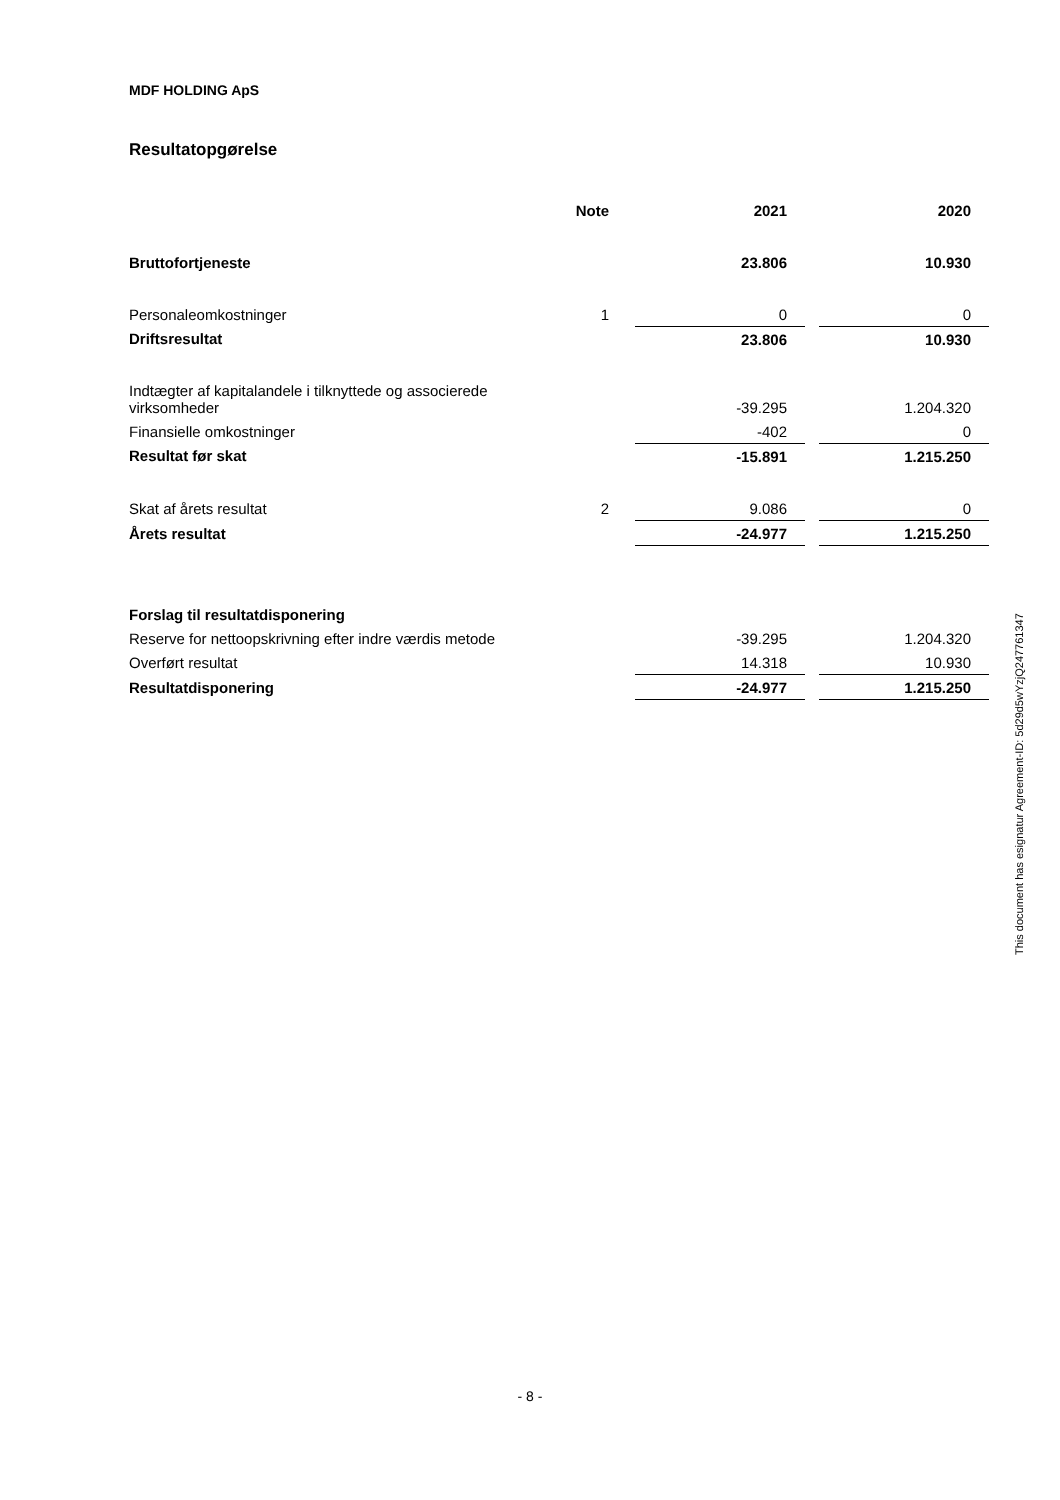MDF HOLDING ApS
Resultatopgørelse
| | Note | | 2021 | | 2020 |
| --- | --- | --- | --- | --- | --- |
| Bruttofortjeneste | | | 23.806 | | 10.930 |
| Personaleomkostninger | 1 | | 0 | | 0 |
| Driftsresultat | | | 23.806 | | 10.930 |
| Indtægter af kapitalandele i tilknyttede og associerede virksomheder | | | -39.295 | | 1.204.320 |
| Finansielle omkostninger | | | -402 | | 0 |
| Resultat før skat | | | -15.891 | | 1.215.250 |
| Skat af årets resultat | 2 | | 9.086 | | 0 |
| Årets resultat | | | -24.977 | | 1.215.250 |
| Forslag til resultatdisponering | | | | | |
| Reserve for nettoopskrivning efter indre værdis metode | | | -39.295 | | 1.204.320 |
| Overført resultat | | | 14.318 | | 10.930 |
| Resultatdisponering | | | -24.977 | | 1.215.250 |
This document has esignatur Agreement-ID: 5d29d5wYzjQ247761347
- 8 -